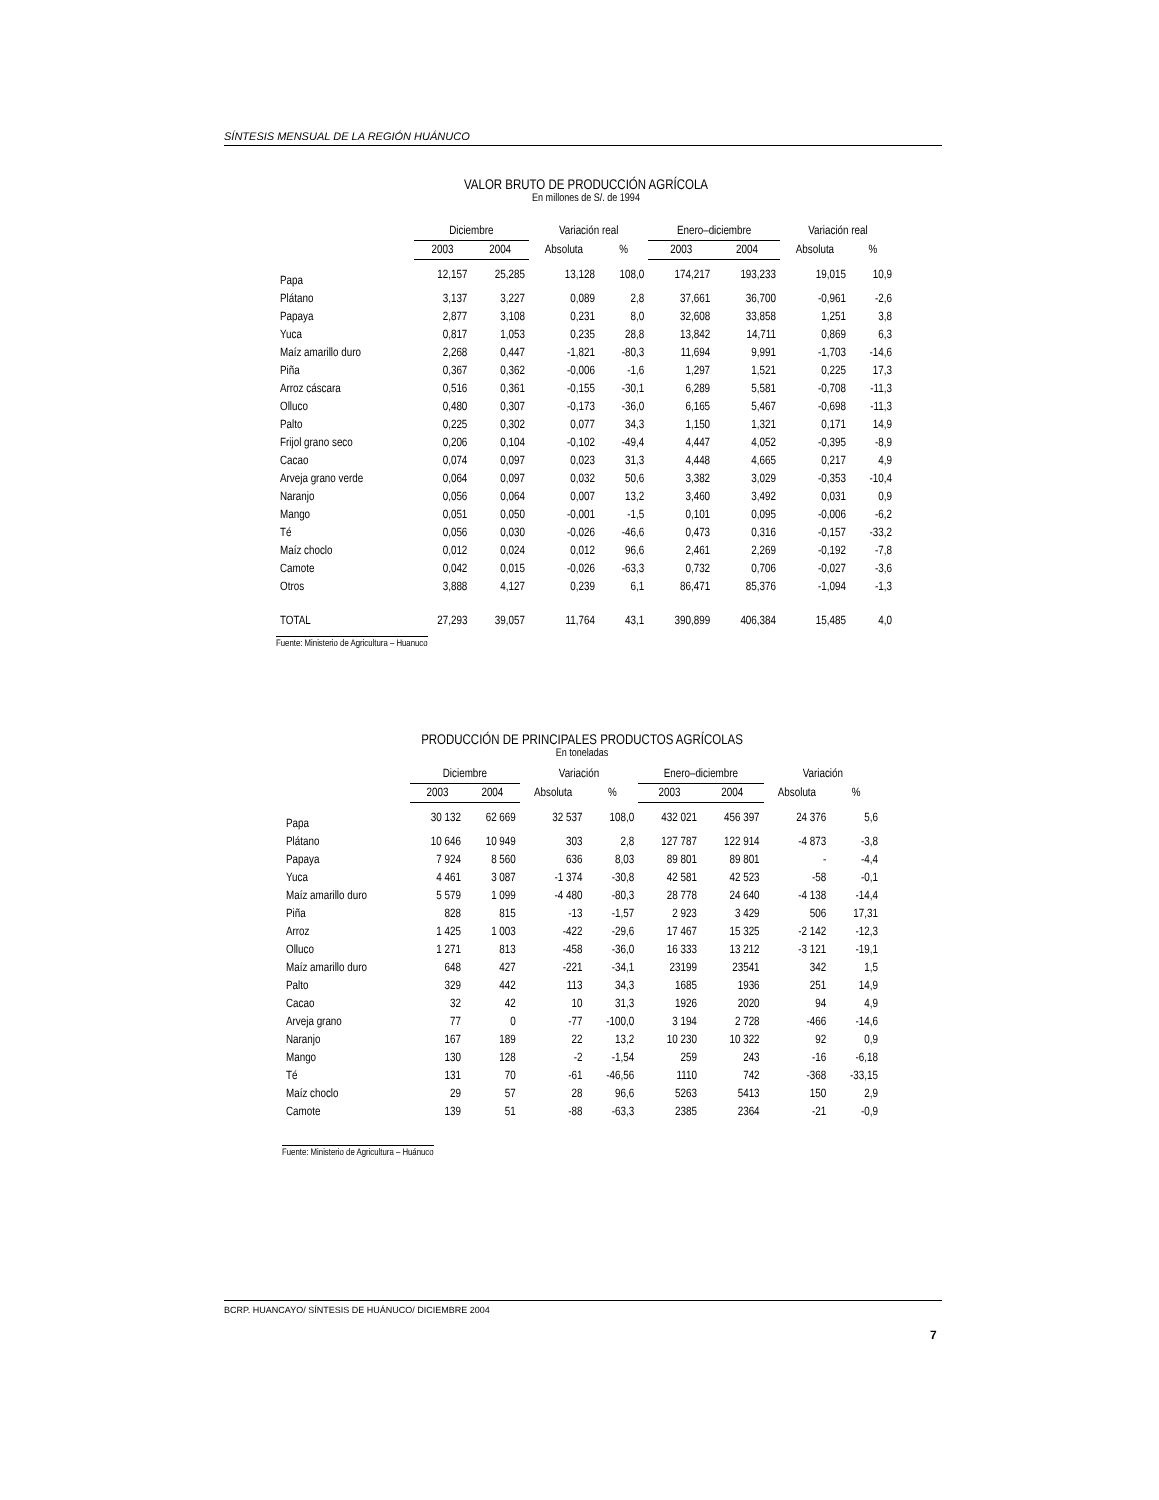SÍNTESIS MENSUAL DE LA REGIÓN HUÁNUCO
VALOR BRUTO DE PRODUCCIÓN AGRÍCOLA
En millones de S/. de 1994
| | Diciembre | | Variación real | | Enero–diciembre | | Variación real | |
| --- | --- | --- | --- | --- | --- | --- | --- | --- |
| | 2003 | 2004 | Absoluta | % | 2003 | 2004 | Absoluta | % |
| Papa | 12,157 | 25,285 | 13,128 | 108,0 | 174,217 | 193,233 | 19,015 | 10,9 |
| Plátano | 3,137 | 3,227 | 0,089 | 2,8 | 37,661 | 36,700 | -0,961 | -2,6 |
| Papaya | 2,877 | 3,108 | 0,231 | 8,0 | 32,608 | 33,858 | 1,251 | 3,8 |
| Yuca | 0,817 | 1,053 | 0,235 | 28,8 | 13,842 | 14,711 | 0,869 | 6,3 |
| Maíz amarillo duro | 2,268 | 0,447 | -1,821 | -80,3 | 11,694 | 9,991 | -1,703 | -14,6 |
| Piña | 0,367 | 0,362 | -0,006 | -1,6 | 1,297 | 1,521 | 0,225 | 17,3 |
| Arroz cáscara | 0,516 | 0,361 | -0,155 | -30,1 | 6,289 | 5,581 | -0,708 | -11,3 |
| Olluco | 0,480 | 0,307 | -0,173 | -36,0 | 6,165 | 5,467 | -0,698 | -11,3 |
| Palto | 0,225 | 0,302 | 0,077 | 34,3 | 1,150 | 1,321 | 0,171 | 14,9 |
| Frijol grano seco | 0,206 | 0,104 | -0,102 | -49,4 | 4,447 | 4,052 | -0,395 | -8,9 |
| Cacao | 0,074 | 0,097 | 0,023 | 31,3 | 4,448 | 4,665 | 0,217 | 4,9 |
| Arveja grano verde | 0,064 | 0,097 | 0,032 | 50,6 | 3,382 | 3,029 | -0,353 | -10,4 |
| Naranjo | 0,056 | 0,064 | 0,007 | 13,2 | 3,460 | 3,492 | 0,031 | 0,9 |
| Mango | 0,051 | 0,050 | -0,001 | -1,5 | 0,101 | 0,095 | -0,006 | -6,2 |
| Té | 0,056 | 0,030 | -0,026 | -46,6 | 0,473 | 0,316 | -0,157 | -33,2 |
| Maíz choclo | 0,012 | 0,024 | 0,012 | 96,6 | 2,461 | 2,269 | -0,192 | -7,8 |
| Camote | 0,042 | 0,015 | -0,026 | -63,3 | 0,732 | 0,706 | -0,027 | -3,6 |
| Otros | 3,888 | 4,127 | 0,239 | 6,1 | 86,471 | 85,376 | -1,094 | -1,3 |
| TOTAL | 27,293 | 39,057 | 11,764 | 43,1 | 390,899 | 406,384 | 15,485 | 4,0 |
Fuente: Ministerio de Agricultura – Huanuco
PRODUCCIÓN DE PRINCIPALES PRODUCTOS AGRÍCOLAS
En toneladas
| | Diciembre | | Variación | | Enero–diciembre | | Variación | |
| --- | --- | --- | --- | --- | --- | --- | --- | --- |
| | 2003 | 2004 | Absoluta | % | 2003 | 2004 | Absoluta | % |
| Papa | 30 132 | 62 669 | 32 537 | 108,0 | 432 021 | 456 397 | 24 376 | 5,6 |
| Plátano | 10 646 | 10 949 | 303 | 2,8 | 127 787 | 122 914 | -4 873 | -3,8 |
| Papaya | 7 924 | 8 560 | 636 | 8,03 | 89 801 | 89 801 | - | -4,4 |
| Yuca | 4 461 | 3 087 | -1 374 | -30,8 | 42 581 | 42 523 | -58 | -0,1 |
| Maíz amarillo duro | 5 579 | 1 099 | -4 480 | -80,3 | 28 778 | 24 640 | -4 138 | -14,4 |
| Piña | 828 | 815 | -13 | -1,57 | 2 923 | 3 429 | 506 | 17,31 |
| Arroz | 1 425 | 1 003 | -422 | -29,6 | 17 467 | 15 325 | -2 142 | -12,3 |
| Olluco | 1 271 | 813 | -458 | -36,0 | 16 333 | 13 212 | -3 121 | -19,1 |
| Maíz amarillo duro | 648 | 427 | -221 | -34,1 | 23199 | 23541 | 342 | 1,5 |
| Palto | 329 | 442 | 113 | 34,3 | 1685 | 1936 | 251 | 14,9 |
| Cacao | 32 | 42 | 10 | 31,3 | 1926 | 2020 | 94 | 4,9 |
| Arveja grano | 77 | 0 | -77 | -100,0 | 3 194 | 2 728 | -466 | -14,6 |
| Naranjo | 167 | 189 | 22 | 13,2 | 10 230 | 10 322 | 92 | 0,9 |
| Mango | 130 | 128 | -2 | -1,54 | 259 | 243 | -16 | -6,18 |
| Té | 131 | 70 | -61 | -46,56 | 1110 | 742 | -368 | -33,15 |
| Maíz choclo | 29 | 57 | 28 | 96,6 | 5263 | 5413 | 150 | 2,9 |
| Camote | 139 | 51 | -88 | -63,3 | 2385 | 2364 | -21 | -0,9 |
Fuente: Ministerio de Agricultura – Huánuco
BCRP. HUANCAYO/ SÍNTESIS DE HUÁNUCO/ DICIEMBRE 2004
7